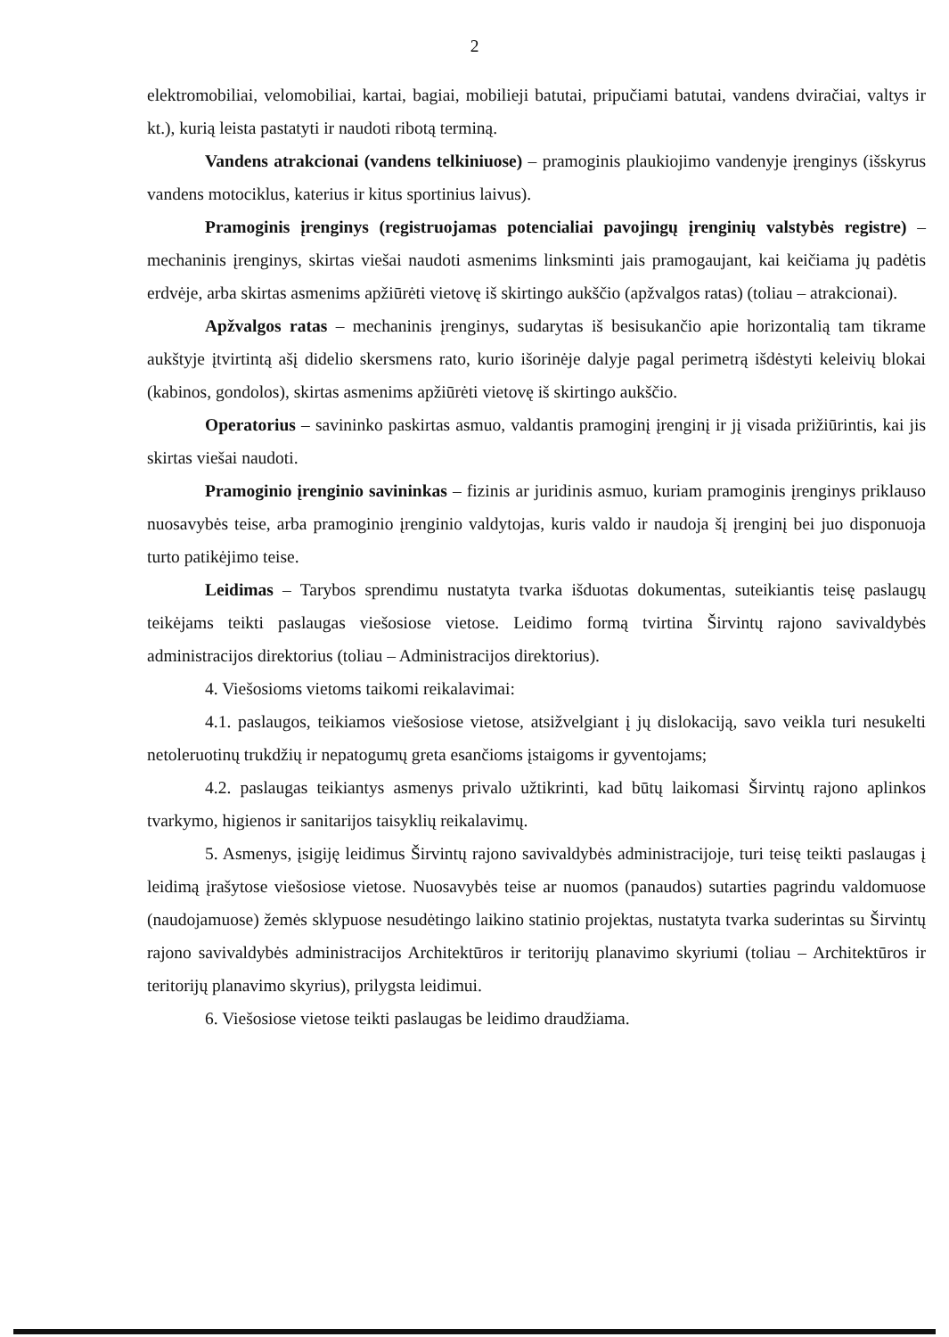2
elektromobiliai, velomobiliai, kartai, bagiai, mobilieji batutai, pripučiami batutai, vandens dviračiai, valtys ir kt.), kurią leista pastatyti ir naudoti ribotą terminą.
Vandens atrakcionai (vandens telkiniuose) – pramoginis plaukiojimo vandenyje įrenginys (išskyrus vandens motociklus, katerius ir kitus sportinius laivus).
Pramoginis įrenginys (registruojamas potencialiai pavojingų įrenginių valstybės registre) – mechaninis įrenginys, skirtas viešai naudoti asmenims linksminti jais pramogaujant, kai keičiama jų padėtis erdvėje, arba skirtas asmenims apžiūrėti vietovę iš skirtingo aukščio (apžvalgos ratas) (toliau – atrakcionai).
Apžvalgos ratas – mechaninis įrenginys, sudarytas iš besisukančio apie horizontalią tam tikrame aukštyje įtvirtintą ašį didelio skersmens rato, kurio išorinėje dalyje pagal perimetrą išdėstyti keleivių blokai (kabinos, gondolos), skirtas asmenims apžiūrėti vietovę iš skirtingo aukščio.
Operatorius – savininko paskirtas asmuo, valdantis pramoginį įrenginį ir jį visada prižiūrintis, kai jis skirtas viešai naudoti.
Pramoginio įrenginio savininkas – fizinis ar juridinis asmuo, kuriam pramoginis įrenginys priklauso nuosavybės teise, arba pramoginio įrenginio valdytojas, kuris valdo ir naudoja šį įrenginį bei juo disponuoja turto patikėjimo teise.
Leidimas – Tarybos sprendimu nustatyta tvarka išduotas dokumentas, suteikiantis teisę paslaugų teikėjams teikti paslaugas viešosiose vietose. Leidimo formą tvirtina Širvintų rajono savivaldybės administracijos direktorius (toliau – Administracijos direktorius).
4. Viešosioms vietoms taikomi reikalavimai:
4.1. paslaugos, teikiamos viešosiose vietose, atsižvelgiant į jų dislokaciją, savo veikla turi nesukelti netoleruotinų trukdžių ir nepatogumų greta esančioms įstaigoms ir gyventojams;
4.2. paslaugas teikiantys asmenys privalo užtikrinti, kad būtų laikomasi Širvintų rajono aplinkos tvarkymo, higienos ir sanitarijos taisyklių reikalavimų.
5. Asmenys, įsigiję leidimus Širvintų rajono savivaldybės administracijoje, turi teisę teikti paslaugas į leidimą įrašytose viešosiose vietose. Nuosavybės teise ar nuomos (panaudos) sutarties pagrindu valdomuose (naudojamuose) žemės sklypuose nesudėtingo laikino statinio projektas, nustatyta tvarka suderintas su Širvintų rajono savivaldybės administracijos Architektūros ir teritorijų planavimo skyriumi (toliau – Architektūros ir teritorijų planavimo skyrius), prilygsta leidimui.
6. Viešosiose vietose teikti paslaugas be leidimo draudžiama.